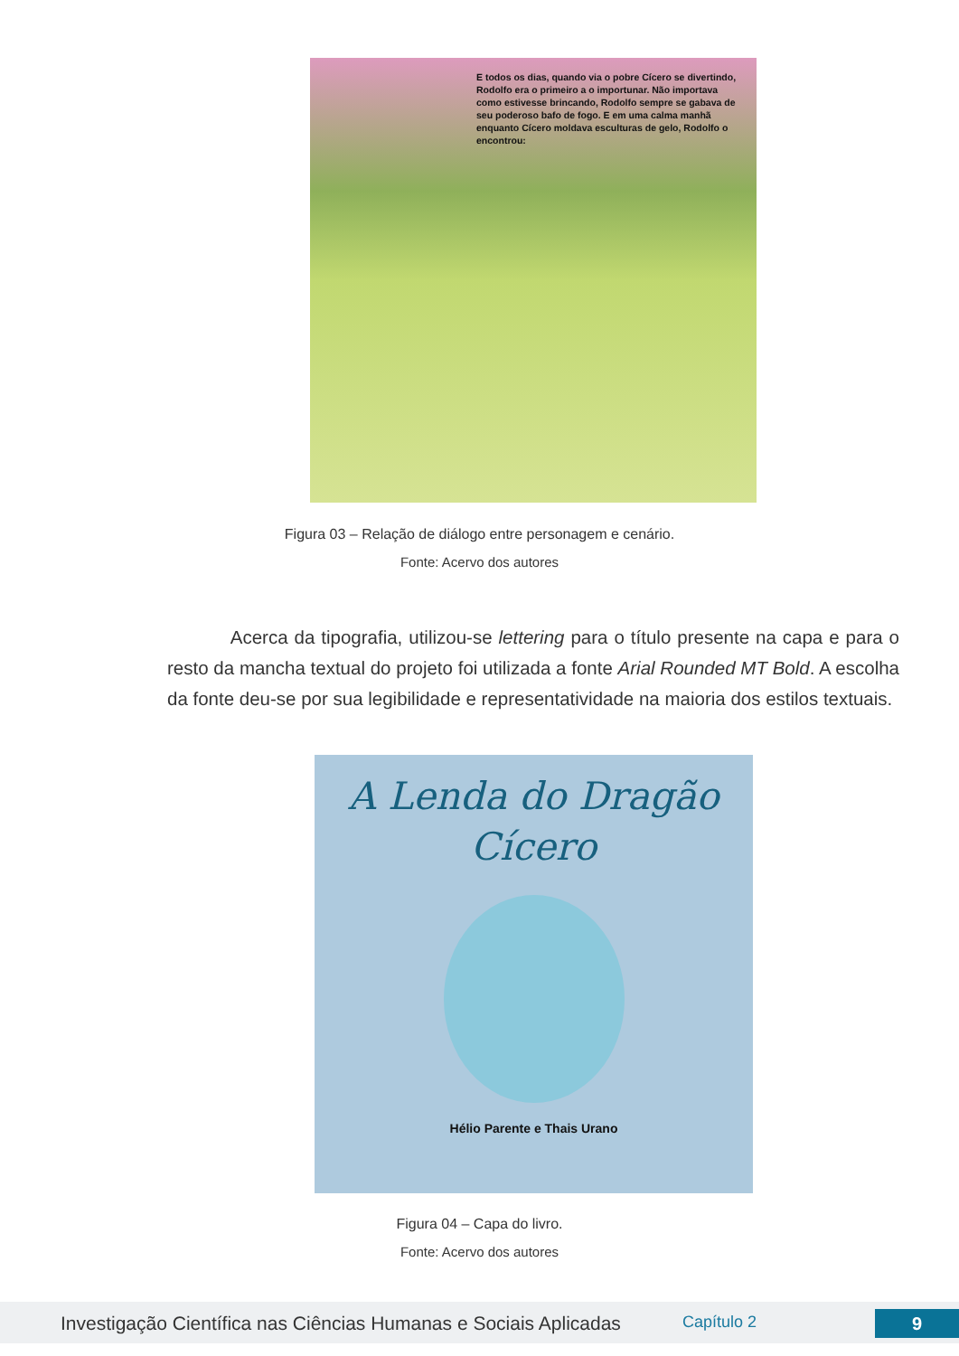E todos os dias, quando via o pobre Cícero se divertindo, Rodolfo era o primeiro a o importunar. Não importava como estivesse brincando, Rodolfo sempre se gabava de seu poderoso bafo de fogo. E em uma calma manhã enquanto Cícero moldava esculturas de gelo, Rodolfo o encontrou:
Figura 03 – Relação de diálogo entre personagem e cenário.
Fonte: Acervo dos autores
Acerca da tipografia, utilizou-se lettering para o título presente na capa e para o resto da mancha textual do projeto foi utilizada a fonte Arial Rounded MT Bold. A escolha da fonte deu-se por sua legibilidade e representatividade na maioria dos estilos textuais.
A Lenda do Dragão
Cícero
Hélio Parente e Thais Urano
Figura 04 – Capa do livro.
Fonte: Acervo dos autores
Investigação Científica nas Ciências Humanas e Sociais Aplicadas Capítulo 2 9